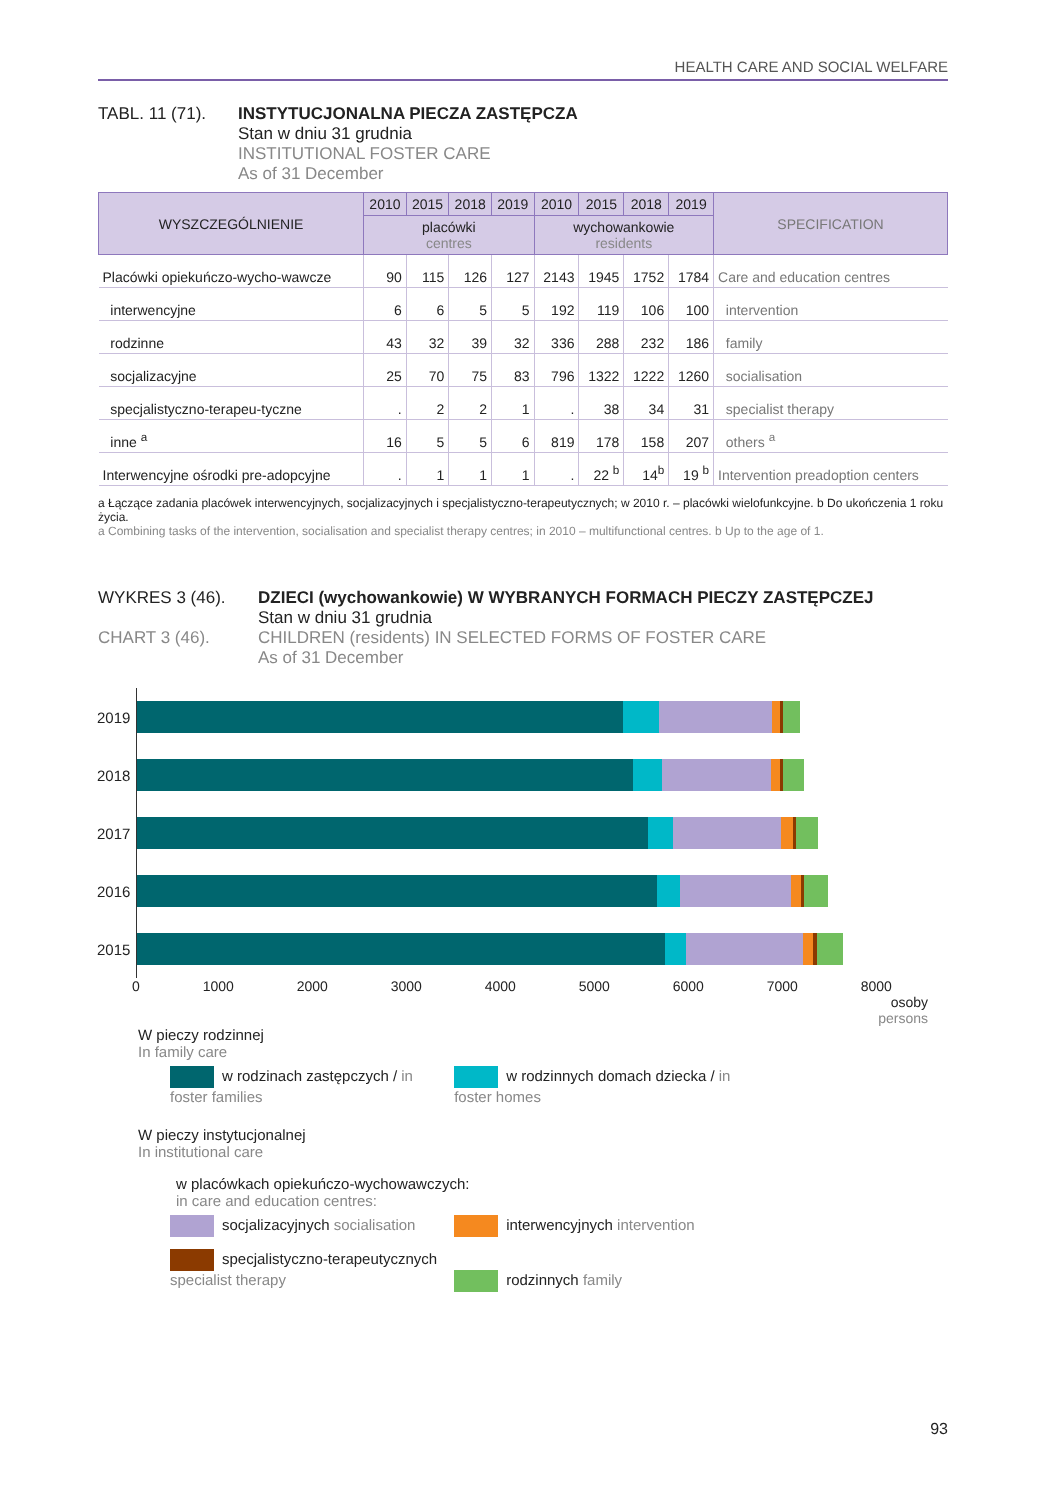HEALTH CARE AND SOCIAL WELFARE
TABL. 11 (71).
INSTYTUCJONALNA PIECZA ZASTĘPCZA
Stan w dniu 31 grudnia
INSTITUTIONAL FOSTER CARE
As of 31 December
| WYSZCZEGÓLNIENIE | 2010 | 2015 | 2018 | 2019 | 2010 | 2015 | 2018 | 2019 | SPECIFICATION |
| --- | --- | --- | --- | --- | --- | --- | --- | --- | --- |
| | placówki centres | | | | wychowankowie residents | | | | |
| Placówki opiekuńczo-wycho-wawcze | 90 | 115 | 126 | 127 | 2143 | 1945 | 1752 | 1784 | Care and education centres |
| interwencyjne | 6 | 6 | 5 | 5 | 192 | 119 | 106 | 100 | intervention |
| rodzinne | 43 | 32 | 39 | 32 | 336 | 288 | 232 | 186 | family |
| socjalizacyjne | 25 | 70 | 75 | 83 | 796 | 1322 | 1222 | 1260 | socialisation |
| specjalistyczno-terapeu-tyczne | . | 2 | 2 | 1 | . | 38 | 34 | 31 | specialist therapy |
| inne <sup>a</sup> | 16 | 5 | 5 | 6 | 819 | 178 | 158 | 207 | others <sup>a</sup> |
| Interwencyjne ośrodki pre-adopcyjne | . | 1 | 1 | 1 | . | 22 <sup>b</sup> | 14<sup>b</sup> | 19 <sup>b</sup> | Intervention preadoption centers |
a Łączące zadania placówek interwencyjnych, socjalizacyjnych i specjalistyczno-terapeutycznych; w 2010 r. – placówki wielofunkcyjne. b Do ukończenia 1 roku życia.
a Combining tasks of the intervention, socialisation and specialist therapy centres; in 2010 – multifunctional centres. b Up to the age of 1.
WYKRES 3 (46).
CHART 3 (46).
DZIECI (wychowankowie) W WYBRANYCH FORMACH PIECZY ZASTĘPCZEJ
Stan w dniu 31 grudnia
CHILDREN (residents) IN SELECTED FORMS OF FOSTER CARE
As of 31 December
2019
2018
2017
2016
2015
0 1000 2000 3000 4000 5000 6000 7000 8000
osoby
persons
W pieczy rodzinnej
In family care
w rodzinach zastępczych / in foster families w rodzinnych domach dziecka / in foster homes
W pieczy instytucjonalnej
In institutional care
w placówkach opiekuńczo-wychowawczych:
in care and education centres:
socjalizacyjnych socialisation interwencyjnych intervention
specjalistyczno-terapeutycznych specialist therapy rodzinnych family
93